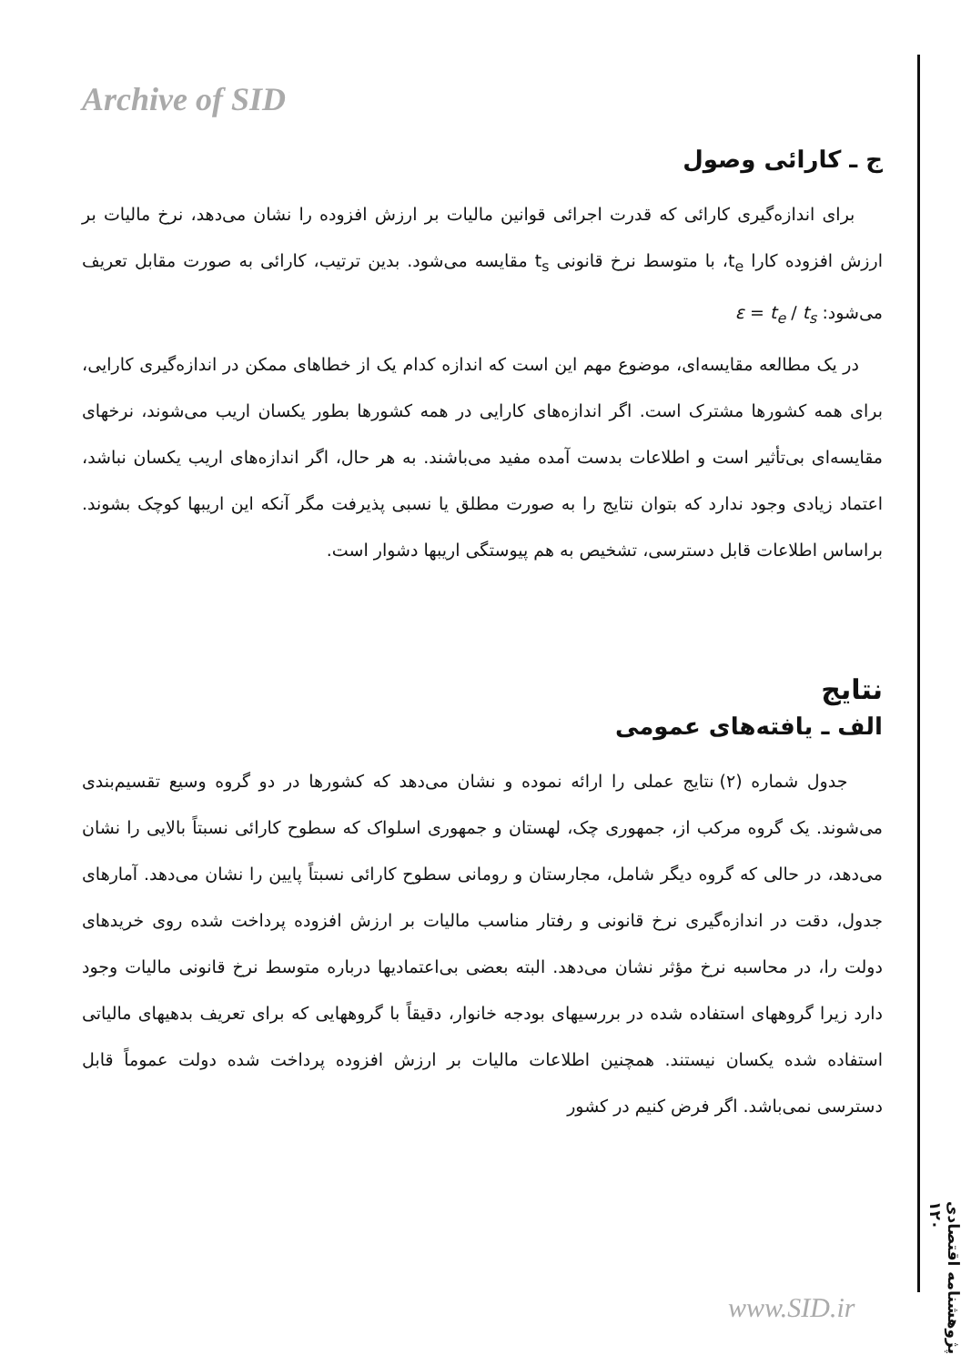Archive of SID
ج ـ کارائی وصول
برای اندازه‌گیری کارائی که قدرت اجرائی قوانین مالیات بر ارزش افزوده را نشان می‌دهد، نرخ مالیات بر ارزش افزوده کارا t<sub>e</sub>، با متوسط نرخ قانونی t<sub>s</sub> مقایسه می‌شود. بدین ترتیب، کارائی به صورت مقابل تعریف می‌شود: ε = t<sub>e</sub> / t<sub>s</sub>
در یک مطالعه مقایسه‌ای، موضوع مهم این است که اندازه کدام یک از خطاهای ممکن در اندازه‌گیری کارایی، برای همه کشورها مشترک است. اگر اندازه‌های کارایی در همه کشورها بطور یکسان اریب می‌شوند، نرخهای مقایسه‌ای بی‌تأثیر است و اطلاعات بدست آمده مفید می‌باشند. به هر حال، اگر اندازه‌های اریب یکسان نباشد، اعتماد زیادی وجود ندارد که بتوان نتایج را به صورت مطلق یا نسبی پذیرفت مگر آنکه این اریبها کوچک بشوند. براساس اطلاعات قابل دسترسی، تشخیص به هم پیوستگی اریبها دشوار است.
نتایج
الف ـ یافته‌های عمومی
جدول شماره (۲) نتایج عملی را ارائه نموده و نشان می‌دهد که کشورها در دو گروه وسیع تقسیم‌بندی می‌شوند. یک گروه مرکب از، جمهوری چک، لهستان و جمهوری اسلواک که سطوح کارائی نسبتاً بالایی را نشان می‌دهد، در حالی که گروه دیگر شامل، مجارستان و رومانی سطوح کارائی نسبتاً پایین را نشان می‌دهد. آمارهای جدول، دقت در اندازه‌گیری نرخ قانونی و رفتار مناسب مالیات بر ارزش افزوده پرداخت شده روی خریدهای دولت را، در محاسبه نرخ مؤثر نشان می‌دهد. البته بعضی بی‌اعتمادیها درباره متوسط نرخ قانونی مالیات وجود دارد زیرا گروههای استفاده شده در بررسیهای بودجه خانوار، دقیقاً با گروههایی که برای تعریف بدهیهای مالیاتی استفاده شده یکسان نیستند. همچنین اطلاعات مالیات بر ارزش افزوده پرداخت شده دولت عموماً قابل دسترسی نمی‌باشد. اگر فرض کنیم در کشور
پژوهشنامه اقتصادی ۱۲۰
www.SID.ir